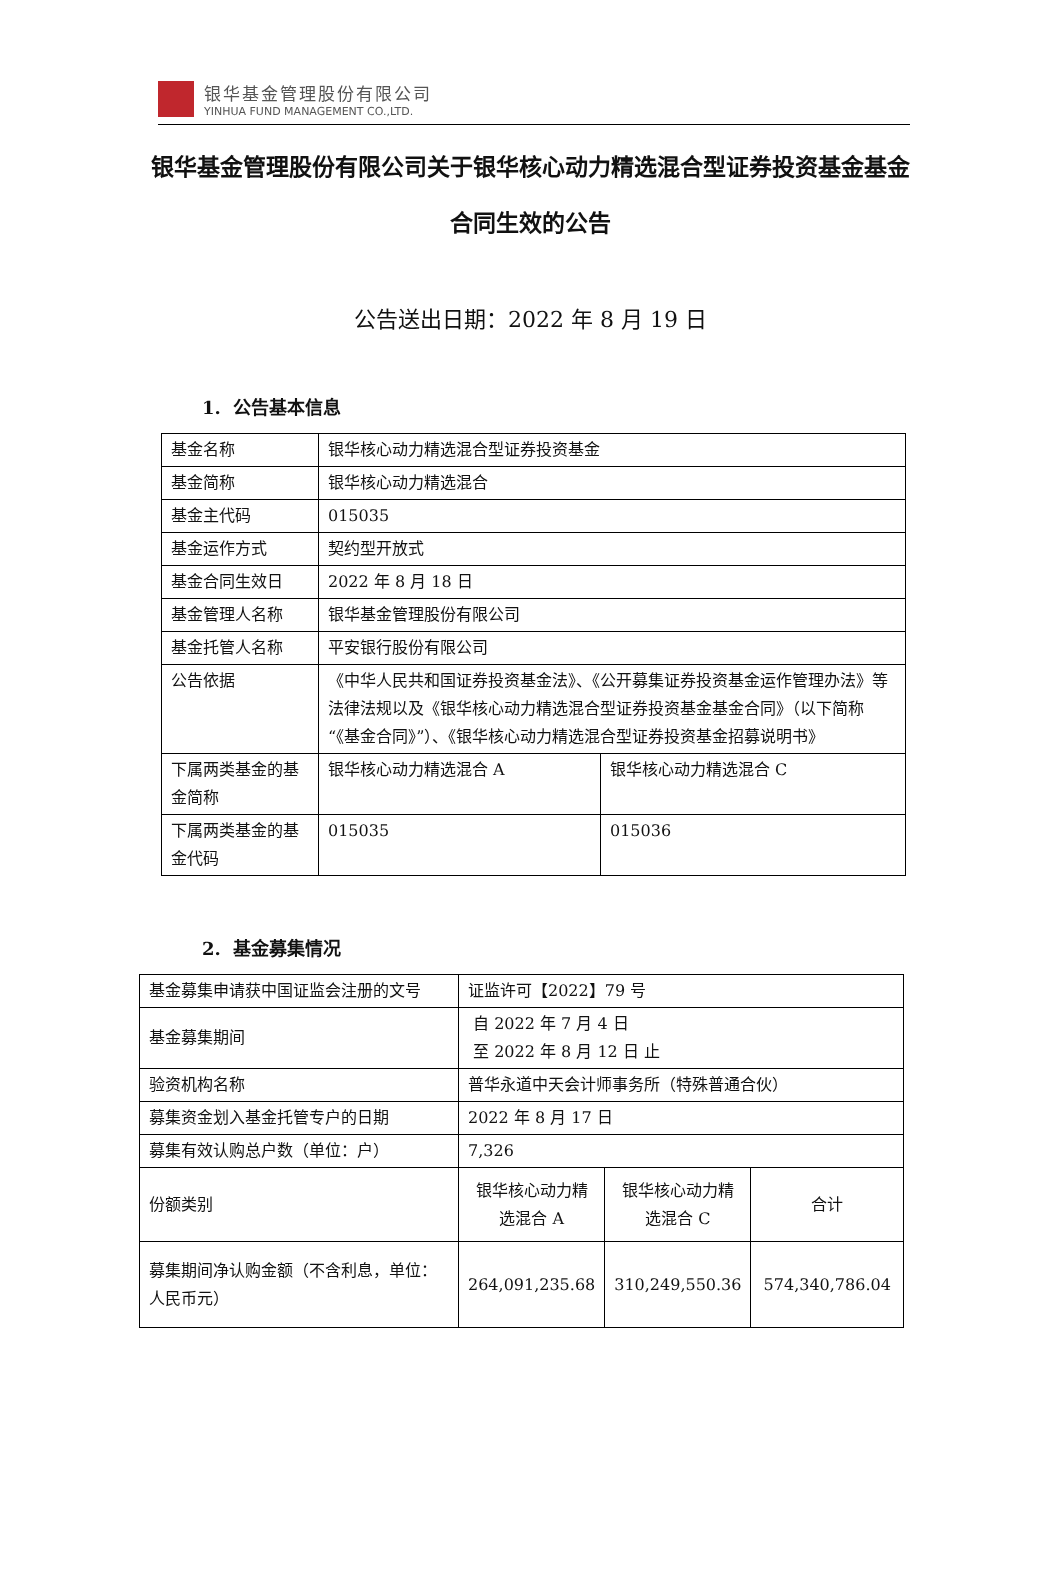银华基金管理股份有限公司
YINHUA FUND MANAGEMENT CO.,LTD.
银华基金管理股份有限公司关于银华核心动力精选混合型证券投资基金基金合同生效的公告
公告送出日期：2022 年 8 月 19 日
1. 公告基本信息
| 基金名称 | 银华核心动力精选混合型证券投资基金 | |
| 基金简称 | 银华核心动力精选混合 | |
| 基金主代码 | 015035 | |
| 基金运作方式 | 契约型开放式 | |
| 基金合同生效日 | 2022 年 8 月 18 日 | |
| 基金管理人名称 | 银华基金管理股份有限公司 | |
| 基金托管人名称 | 平安银行股份有限公司 | |
| 公告依据 | 《中华人民共和国证券投资基金法》、《公开募集证券投资基金运作管理办法》等法律法规以及《银华核心动力精选混合型证券投资基金基金合同》（以下简称“《基金合同》”）、《银华核心动力精选混合型证券投资基金招募说明书》 | |
| 下属两类基金的基金简称 | 银华核心动力精选混合 A | 银华核心动力精选混合 C |
| 下属两类基金的基金代码 | 015035 | 015036 |
2. 基金募集情况
| 基金募集申请获中国证监会注册的文号 | 证监许可【2022】79 号 | | |
| 基金募集期间 | 自 2022 年 7 月 4 日 至 2022 年 8 月 12 日 止 | | |
| 验资机构名称 | 普华永道中天会计师事务所（特殊普通合伙） | | |
| 募集资金划入基金托管专户的日期 | 2022 年 8 月 17 日 | | |
| 募集有效认购总户数（单位：户） | 7,326 | | |
| 份额类别 | 银华核心动力精选混合 A | 银华核心动力精选混合 C | 合计 |
| 募集期间净认购金额（不含利息，单位：人民币元） | 264,091,235.68 | 310,249,550.36 | 574,340,786.04 |